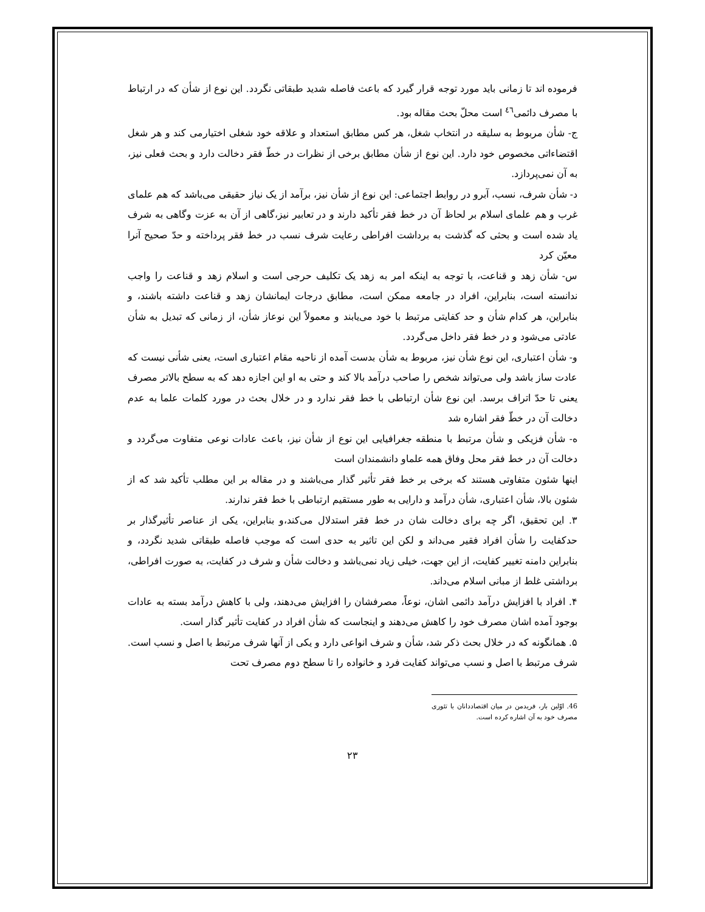فرموده اند تا زمانی باید مورد توجه قرار گیرد که باعث فاصله شدید طبقاتی نگردد. این نوع از شأن که در ارتباط با مصرف دائمی<sup>٤٦</sup> است محلّ بحث مقاله بود.
ج- شأن مربوط به سلیقه در انتخاب شغل، هر کس مطابق استعداد و علاقه خود شغلی اختیارمی کند و هر شغل اقتضاءاتی مخصوص خود دارد. این نوع از شأن مطابق برخی از نظرات در خطّ فقر دخالت دارد و بحث فعلی نیز، به آن نمی‌پردازد.
د- شأن شرف، نسب، آبرو در روابط اجتماعی: این نوع از شأن نیز، برآمد از یک نیاز حقیقی می‌باشد که هم علمای غرب و هم علمای اسلام بر لحاظ آن در خط فقر تأکید دارند و در تعابیر نیز،گاهی از آن به عزت وگاهی به شرف یاد شده است و بحثی که گذشت به برداشت افراطی رعایت شرف نسب در خط فقر پرداخته و حدّ صحیح آنرا معیّن کرد
س- شأن زهد و قناعت، با توجه به اینکه امر به زهد یک تکلیف حرجی است و اسلام زهد و قناعت را واجب ندانسته است، بنابراین، افراد در جامعه ممکن است، مطابق درجات ایمانشان زهد و قناعت داشته باشند، و بنابراین، هر کدام شأن و حد کفایتی مرتبط با خود می‌یابند و معمولاً این نوعاز شأن، از زمانی که تبدیل به شأن عادتی می‌شود و در خط فقر داخل می‌گردد.
و- شأن اعتباری، این نوع شأن نیز، مربوط به شأن بدست آمده از ناحیه مقام اعتباری است، یعنی شأنی نیست که عادت ساز باشد ولی می‌تواند شخص را صاحب درآمد بالا کند و حتی به او این اجازه دهد که به سطح بالاتر مصرف یعنی تا حدّ اتراف برسد. این نوع شأن ارتباطی با خط فقر ندارد و در خلال بحث در مورد کلمات علما به عدم دخالت آن در خطّ فقر اشاره شد
ه- شأن فزیکی و شأن مرتبط با منطقه جغرافیایی این نوع از شأن نیز، باعث عادات نوعی متفاوت می‌گردد و دخالت آن در خط فقر محل وفاق همه علماو دانشمندان است
اینها شئون متفاوتی هستند که برخی بر خط فقر تأثیر گذار می‌باشند و در مقاله بر این مطلب تأکید شد که از شئون بالا، شأن اعتباری، شأن درآمد و دارایی به طور مستقیم ارتباطی با خط فقر ندارند.
۳. این تحقیق، اگر چه برای دخالت شان در خط فقر استدلال می‌کند،و بنابراین، یکی از عناصر تأثیرگذار بر حدکفایت را شأن افراد فقیر می‌داند و لکن این تاثیر به حدی است که موجب فاصله طبقاتی شدید نگردد، و بنابراین دامنه تغییر کفایت، از این جهت، خیلی زیاد نمی‌باشد و دخالت شأن و شرف در کفایت، به صورت افراطی، برداشتی غلط از مبانی اسلام می‌داند.
۴. افراد با افزایش درآمد دائمی اشان، نوعاً، مصرفشان را افزایش می‌دهند، ولی با کاهش درآمد بسته به عادات بوجود آمده اشان مصرف خود را کاهش می‌دهند و اینجاست که شأن افراد در کفایت تأثیر گذار است.
۵. همانگونه که در خلال بحث ذکر شد، شأن و شرف انواعی دارد و یکی از آنها شرف مرتبط با اصل و نسب است. شرف مرتبط با اصل و نسب می‌تواند کفایت فرد و خانواده را تا سطح دوم مصرف تحت
46. اوّلین بار، فریدمن در میان اقتصاددانان با تئوری مصرف خود به آن اشاره کرده است.
۲۳